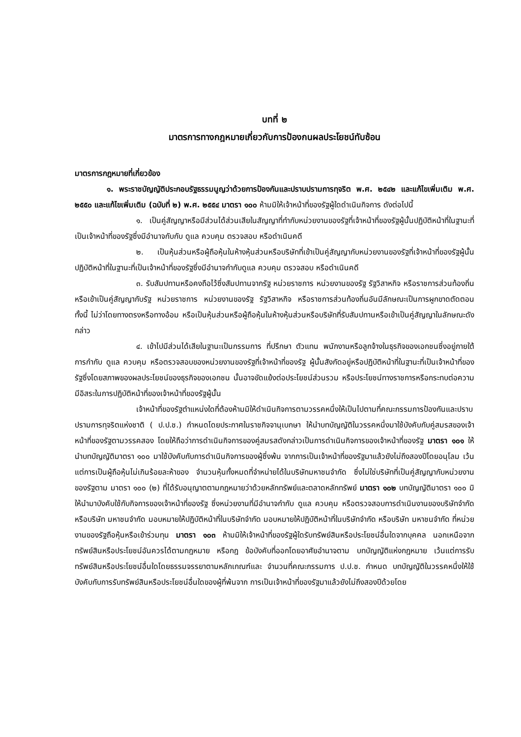บทที่ ๒
มาตรการทางกฎหมายเกี่ยวกับการป้องกนผลประโยชน์ทับซ้อน
มาตรการกฎหมายที่เกี่ยวข้อง
๑. พระราชบัญญัติประกอบรัฐธรรมนูญว่าด้วยการป้องกันและปราบปรามการทุจริต พ.ศ. ๒๕๔๒ และแก้ไขเพิ่มเติม พ.ศ. ๒๕๕๐ และแก้ไขเพิ่มเติม (ฉบับที่ ๒) พ.ศ. ๒๕๕๔ มาตรา ๑๐๐ ห้ามมิให้เจ้าหน้าที่ของรัฐผู้ใดดำเนินกิจการ ดังต่อไปนี้
๑. เป็นคู่สัญญาหรือมีส่วนได้ส่วนเสียในสัญญาที่ทำกับหน่วยงานของรัฐที่เจ้าหน้าที่ของรัฐผู้นั้นปฏิบัติหน้าที่ในฐานะที่เป็นเจ้าหน้าที่ของรัฐซึ่งมีอำนาจกับกับ ดูแล ควบคุม ตรวจสอบ หรือดำเนินคดี
๒. เป็นหุ้นส่วนหรือผู้ถือหุ้นในห้างหุ้นส่วนหรือบริษัทที่เข้าเป็นคู่สัญญากับหน่วยงานของรัฐที่เจ้าหน้าที่ของรัฐผู้นั้นปฏิบัติหน้าที่ในฐานะที่เป็นเจ้าหน้าที่ของรัฐซึ่งมีอำนาจกำกับดูแล ควบคุม ตรวจสอบ หรือดำเนินคดี
๓. รับสัมปทานหรือคงถือไว้ซึ่งสัมปทานจากรัฐ หน่วยราชการ หน่วยงานของรัฐ รัฐวิสาหกิจ หรือราชการส่วนท้องถิ่น หรือเข้าเป็นคู่สัญญากับรัฐ หน่วยราชการ หน่วยงานของรัฐ รัฐวิสาหกิจ หรือราชการส่วนท้องถิ่นอันมีลักษณะเป็นการผูกขาดตัดตอน ทั้งนี้ ไม่ว่าโดยทางตรงหรือทางอ้อม หรือเป็นหุ้นส่วนหรือผู้ถือหุ้นในห้างหุ้นส่วนหรือบริษัทที่รับสัมปทานหรือเข้าเป็นคู่สัญญาในลักษณะดังกล่าว
๔. เข้าไปมีส่วนได้เสียในฐานะเป็นกรรมการ ที่ปรึกษา ตัวแทน พนักงานหรือลูกจ้างในธุรกิจของเอกชนซึ่งอยู่ภายใต้การกำกับ ดูแล ควบคุม หรือตรวจสอบของหน่วยงานของรัฐที่เจ้าหน้าที่ของรัฐ ผู้นั้นสังกัดอยู่หรือปฏิบัติหน้าที่ในฐานะที่เป็นเจ้าหน้าที่ของรัฐซึ่งโดยสภาพของผลประโยชน์ของธุรกิจของเอกชน นั้นอาจขัดแย้งต่อประโยชน์ส่วนรวม หรือประโยชน์ทางราชการหรือกระทบต่อความมีอิสระในการปฏิบัติหน้าที่ของเจ้าหน้าที่ของรัฐผู้นั้น
เจ้าหน้าที่ของรัฐตำแหน่งใดที่ต้องห้ามมิให้ดำเนินกิจการตามวรรคหนึ่งให้เป็นไปตามที่คณะกรรมการป้องกันและปราบปรามการทุจริตแห่งชาติ ( ป.ป.ช.) กำหนดโดยประกาศในราชกิจจานุเบกษา ให้นำบทบัญญัติในวรรคหนึ่งมาใช้บังคับกับคู่สมรสของเจ้าหน้าที่ของรัฐตามวรรคสอง โดยให้ถือว่าการดำเนินกิจการของคู่สมรสดังกล่าวเป็นการดำเนินกิจการของเจ้าหน้าที่ของรัฐ มาตรา ๑๐๑ ให้นำบทบัญญัติมาตรา ๑๐๐ มาใช้บังคับกับการดำเนินกิจการของผู้ซึ่งพ้น จากการเป็นเจ้าหน้าที่ของรัฐมาแล้วยังไม่ถึงสองปีโดยอนุโลม เว้นแต่การเป็นผู้ถือหุ้นไม่เกินร้อยละห้าของ จำนวนหุ้นทั้งหมดที่จำหน่ายได้ในบริษัทมหาชนจำกัด ซึ่งไม่ใช่บริษัทที่เป็นคู่สัญญากับหน่วยงานของรัฐตาม มาตรา ๑๐๐ (๒) ที่ได้รับอนุญาตตามกฎหมายว่าด้วยหลักทรัพย์และตลาดหลักทรัพย์ มาตรา ๑๐๒ บทบัญญัติมาตรา ๑๐๐ มิให้นำมาบังคับใช้กับกิจการของเจ้าหน้าที่ของรัฐ ซึ่งหน่วยงานที่มีอำนาจกำกับ ดูแล ควบคุม หรือตรวจสอบการดำเนินงานของบริษัทจำกัด หรือบริษัท มหาชนจำกัด มอบหมายให้ปฏิบัติหน้าที่ในบริษัทจำกัด มอบหมายให้ปฏิบัติหน้าที่ในบริษัทจำกัด หรือบริษัท มหาชนจำกัด ที่หน่วยงานของรัฐถือหุ้นหรือเข้าร่วมทุน มาตรา ๑๐๓ ห้ามมิให้เจ้าหน้าที่ของรัฐผู้ใดรับทรัพย์สินหรือประโยชน์อื่นใดจากบุคคล นอกเหนือจากทรัพย์สินหรือประโยชน์อันควรได้ตามกฎหมาย หรือกฎ ข้อบังคับที่ออกโดยอาศัยอำนาจตาม บทบัญญัติแห่งกฎหมาย เว้นแต่การรับทรัพย์สินหรือประโยชน์อื่นใดโดยธรรมจรรยาตามหลักเกณฑ์และ จำนวนที่คณะกรรมการ ป.ป.ช. กำหนด บทบัญญัติในวรรคหนึ่งให้ใช้บังคับกับการรับทรัพย์สินหรือประโยชน์อื่นใดของผู้ที่พ้นจาก การเป็นเจ้าหน้าที่ของรัฐมาแล้วยังไม่ถึงสองปีด้วยโดย